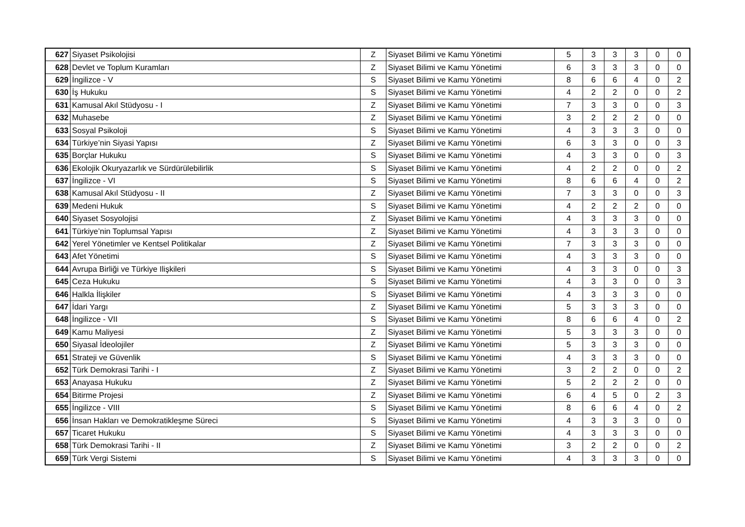| 627 | Siyaset Psikolojisi | Z | Siyaset Bilimi ve Kamu Yönetimi | 5 | 3 | 3 | 3 | 0 | 0 |
| 628 | Devlet ve Toplum Kuramları | Z | Siyaset Bilimi ve Kamu Yönetimi | 6 | 3 | 3 | 3 | 0 | 0 |
| 629 | İngilizce - V | S | Siyaset Bilimi ve Kamu Yönetimi | 8 | 6 | 6 | 4 | 0 | 2 |
| 630 | İş Hukuku | S | Siyaset Bilimi ve Kamu Yönetimi | 4 | 2 | 2 | 0 | 0 | 2 |
| 631 | Kamusal Akıl Stüdyosu - I | Z | Siyaset Bilimi ve Kamu Yönetimi | 7 | 3 | 3 | 0 | 0 | 3 |
| 632 | Muhasebe | Z | Siyaset Bilimi ve Kamu Yönetimi | 3 | 2 | 2 | 2 | 0 | 0 |
| 633 | Sosyal Psikoloji | S | Siyaset Bilimi ve Kamu Yönetimi | 4 | 3 | 3 | 3 | 0 | 0 |
| 634 | Türkiye’nin Siyasi Yapısı | Z | Siyaset Bilimi ve Kamu Yönetimi | 6 | 3 | 3 | 0 | 0 | 3 |
| 635 | Borçlar Hukuku | S | Siyaset Bilimi ve Kamu Yönetimi | 4 | 3 | 3 | 0 | 0 | 3 |
| 636 | Ekolojik Okuryazarlık ve Sürdürülebilirlik | S | Siyaset Bilimi ve Kamu Yönetimi | 4 | 2 | 2 | 0 | 0 | 2 |
| 637 | İngilizce - VI | S | Siyaset Bilimi ve Kamu Yönetimi | 8 | 6 | 6 | 4 | 0 | 2 |
| 638 | Kamusal Akıl Stüdyosu - II | Z | Siyaset Bilimi ve Kamu Yönetimi | 7 | 3 | 3 | 0 | 0 | 3 |
| 639 | Medeni Hukuk | S | Siyaset Bilimi ve Kamu Yönetimi | 4 | 2 | 2 | 2 | 0 | 0 |
| 640 | Siyaset Sosyolojisi | Z | Siyaset Bilimi ve Kamu Yönetimi | 4 | 3 | 3 | 3 | 0 | 0 |
| 641 | Türkiye’nin Toplumsal Yapısı | Z | Siyaset Bilimi ve Kamu Yönetimi | 4 | 3 | 3 | 3 | 0 | 0 |
| 642 | Yerel Yönetimler ve Kentsel Politikalar | Z | Siyaset Bilimi ve Kamu Yönetimi | 7 | 3 | 3 | 3 | 0 | 0 |
| 643 | Afet Yönetimi | S | Siyaset Bilimi ve Kamu Yönetimi | 4 | 3 | 3 | 3 | 0 | 0 |
| 644 | Avrupa Birliği ve Türkiye Ilişkileri | S | Siyaset Bilimi ve Kamu Yönetimi | 4 | 3 | 3 | 0 | 0 | 3 |
| 645 | Ceza Hukuku | S | Siyaset Bilimi ve Kamu Yönetimi | 4 | 3 | 3 | 0 | 0 | 3 |
| 646 | Halkla İlişkiler | S | Siyaset Bilimi ve Kamu Yönetimi | 4 | 3 | 3 | 3 | 0 | 0 |
| 647 | İdari Yargı | Z | Siyaset Bilimi ve Kamu Yönetimi | 5 | 3 | 3 | 3 | 0 | 0 |
| 648 | İngilizce - VII | S | Siyaset Bilimi ve Kamu Yönetimi | 8 | 6 | 6 | 4 | 0 | 2 |
| 649 | Kamu Maliyesi | Z | Siyaset Bilimi ve Kamu Yönetimi | 5 | 3 | 3 | 3 | 0 | 0 |
| 650 | Siyasal İdeolojiler | Z | Siyaset Bilimi ve Kamu Yönetimi | 5 | 3 | 3 | 3 | 0 | 0 |
| 651 | Strateji ve Güvenlik | S | Siyaset Bilimi ve Kamu Yönetimi | 4 | 3 | 3 | 3 | 0 | 0 |
| 652 | Türk Demokrasi Tarihi - I | Z | Siyaset Bilimi ve Kamu Yönetimi | 3 | 2 | 2 | 0 | 0 | 2 |
| 653 | Anayasa Hukuku | Z | Siyaset Bilimi ve Kamu Yönetimi | 5 | 2 | 2 | 2 | 0 | 0 |
| 654 | Bitirme Projesi | Z | Siyaset Bilimi ve Kamu Yönetimi | 6 | 4 | 5 | 0 | 2 | 3 |
| 655 | İngilizce - VIII | S | Siyaset Bilimi ve Kamu Yönetimi | 8 | 6 | 6 | 4 | 0 | 2 |
| 656 | İnsan Hakları ve Demokratikleşme Süreci | S | Siyaset Bilimi ve Kamu Yönetimi | 4 | 3 | 3 | 3 | 0 | 0 |
| 657 | Ticaret Hukuku | S | Siyaset Bilimi ve Kamu Yönetimi | 4 | 3 | 3 | 3 | 0 | 0 |
| 658 | Türk Demokrasi Tarihi - II | Z | Siyaset Bilimi ve Kamu Yönetimi | 3 | 2 | 2 | 0 | 0 | 2 |
| 659 | Türk Vergi Sistemi | S | Siyaset Bilimi ve Kamu Yönetimi | 4 | 3 | 3 | 3 | 0 | 0 |